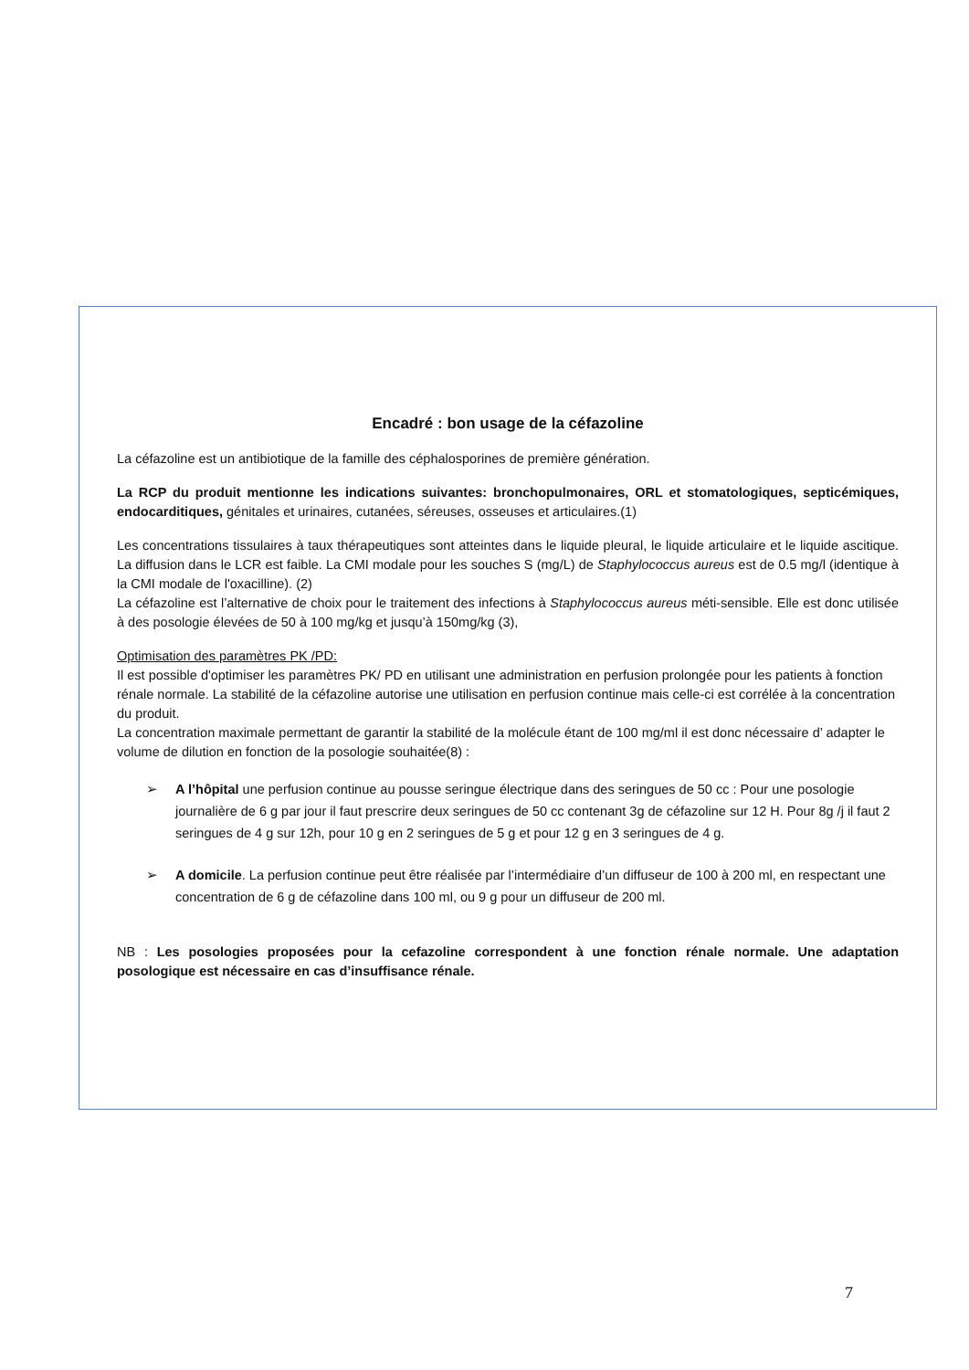Encadré : bon usage de la céfazoline
La céfazoline est un antibiotique de la famille des céphalosporines de première génération.
La RCP du produit mentionne les indications suivantes: bronchopulmonaires, ORL et stomatologiques, septicémiques, endocarditiques, génitales et urinaires, cutanées, séreuses, osseuses et articulaires.(1)
Les concentrations tissulaires à taux thérapeutiques sont atteintes dans le liquide pleural, le liquide articulaire et le liquide ascitique. La diffusion dans le LCR est faible. La CMI modale pour les souches S (mg/L) de Staphylococcus aureus est de 0.5 mg/l (identique à la CMI modale de l'oxacilline). (2)
La céfazoline est l’alternative de choix pour le traitement des infections à Staphylococcus aureus méti-sensible. Elle est donc utilisée à des posologie élevées de 50 à 100 mg/kg et jusqu’à 150mg/kg (3),
Optimisation des paramètres PK /PD:
Il est possible d'optimiser les paramètres PK/ PD en utilisant une administration en perfusion prolongée pour les patients à fonction rénale normale. La stabilité de la céfazoline autorise une utilisation en perfusion continue mais celle-ci est corrélée à la concentration du produit.
La concentration maximale permettant de garantir la stabilité de la molécule étant de 100 mg/ml il est donc nécessaire d’ adapter le volume de dilution en fonction de la posologie souhaitée(8) :
➢ A l’hôpital une perfusion continue au pousse seringue électrique dans des seringues de 50 cc : Pour une posologie journalière de 6 g par jour il faut prescrire deux seringues de 50 cc contenant 3g de céfazoline sur 12 H. Pour 8g /j il faut 2 seringues de 4 g sur 12h, pour 10 g en 2 seringues de 5 g et pour 12 g en 3 seringues de 4 g.
➢ A domicile. La perfusion continue peut être réalisée par l’intermédiaire d’un diffuseur de 100 à 200 ml, en respectant une concentration de 6 g de céfazoline dans 100 ml, ou 9 g pour un diffuseur de 200 ml.
NB : Les posologies proposées pour la cefazoline correspondent à une fonction rénale normale. Une adaptation posologique est nécessaire en cas d’insuffisance rénale.
7